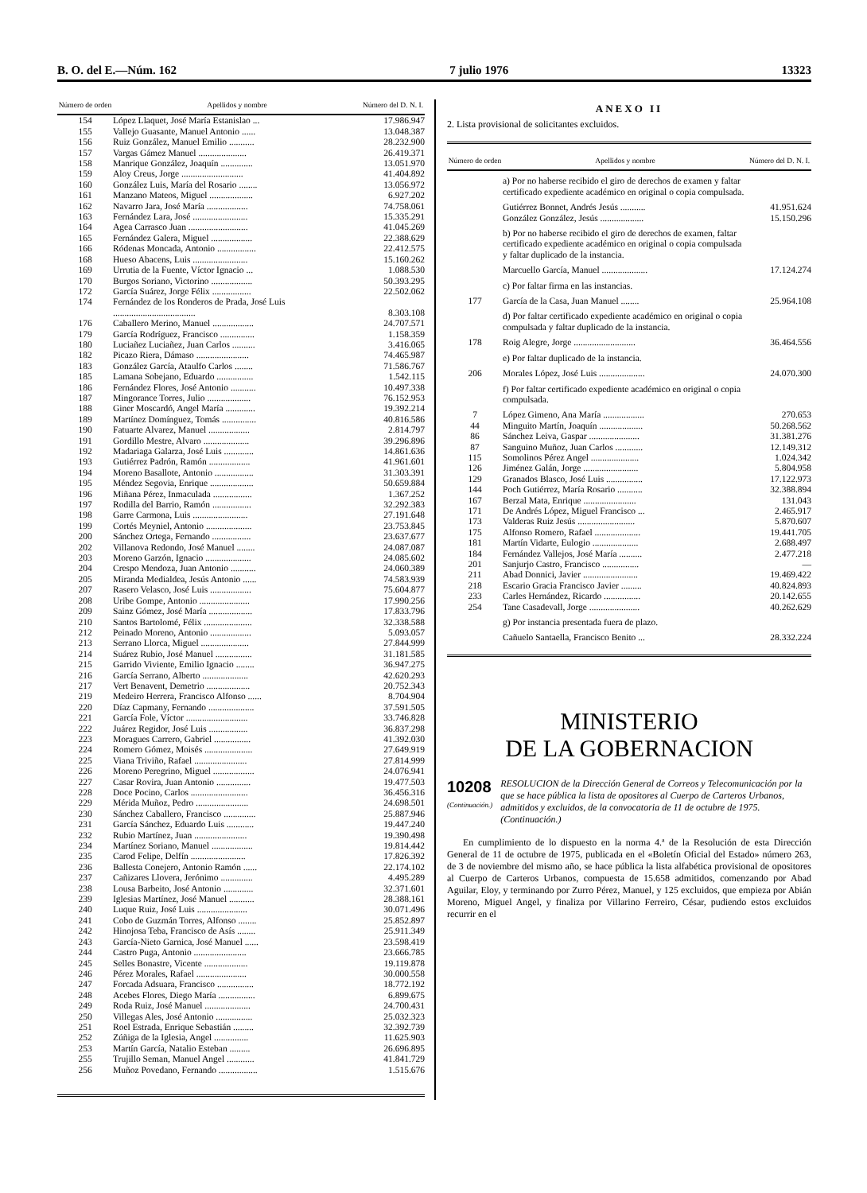B. O. del E.—Núm. 162 7 julio 1976 13323
| Número de orden | Apellidos y nombre | Número del D. N. I. |
| --- | --- | --- |
| 154 | López Llaquet, José María Estanislao ... | 17.986.947 |
| 155 | Vallejo Guasante, Manuel Antonio ...... | 13.048.387 |
| 156 | Ruiz González, Manuel Emilio ........... | 28.232.900 |
| 157 | Vargas Gámez Manuel ..................... | 26.419.371 |
| 158 | Manrique González, Joaquín .............. | 13.051.970 |
| 159 | Aloy Creus, Jorge ........................... | 41.404.892 |
| 160 | González Luis, María del Rosario ........ | 13.056.972 |
| 161 | Manzano Mateos, Miguel ................... | 6.927.202 |
| 162 | Navarro Jara, José María .................. | 74.758.061 |
| 163 | Fernández Lara, José ........................ | 15.335.291 |
| 164 | Agea Carrasco Juan .......................... | 41.045.269 |
| 165 | Fernández Galera, Miguel .................. | 22.388.629 |
| 166 | Ródenas Moncada, Antonio ................. | 22.412.575 |
| 168 | Hueso Abacens, Luis ........................ | 15.160.262 |
| 169 | Urrutia de la Fuente, Víctor Ignacio ... | 1.088.530 |
| 170 | Burgos Soriano, Victorino .................. | 50.393.295 |
| 172 | García Suárez, Jorge Félix ................. | 22.502.062 |
| 174 | Fernández de los Ronderos de Prada, José Luis .................................... | 8.303.108 |
| 176 | Caballero Merino, Manuel .................. | 24.707.571 |
| 179 | García Rodríguez, Francisco ............... | 1.158.359 |
| 180 | Luciañez Luciañez, Juan Carlos .......... | 3.416.065 |
| 182 | Picazo Riera, Dámaso ....................... | 74.465.987 |
| 183 | González García, Ataulfo Carlos ........ | 71.586.767 |
| 185 | Lamana Sobejano, Eduardo ................ | 1.542.115 |
| 186 | Fernández Flores, José Antonio ........... | 10.497.338 |
| 187 | Mingorance Torres, Julio ................... | 76.152.953 |
| 188 | Giner Moscardó, Angel María ............. | 19.392.214 |
| 189 | Martínez Domínguez, Tomás ............... | 40.816.586 |
| 190 | Fatuarte Alvarez, Manuel .................. | 2.814.797 |
| 191 | Gordillo Mestre, Alvaro .................... | 39.296.896 |
| 192 | Madariaga Galarza, José Luis ............. | 14.861.636 |
| 193 | Gutiérrez Padrón, Ramón .................. | 41.961.601 |
| 194 | Moreno Basallote, Antonio ................. | 31.303.391 |
| 195 | Méndez Segovia, Enrique ................... | 50.659.884 |
| 196 | Miñana Pérez, Inmaculada ................. | 1.367.252 |
| 197 | Rodilla del Barrio, Ramón ................. | 32.292.383 |
| 198 | Garre Carmona, Luis ........................ | 27.191.648 |
| 199 | Cortés Meyniel, Antonio .................... | 23.753.845 |
| 200 | Sánchez Ortega, Fernando ................. | 23.637.677 |
| 202 | Villanova Redondo, José Manuel ........ | 24.087.087 |
| 203 | Moreno Garzón, Ignacio .................... | 24.085.602 |
| 204 | Crespo Mendoza, Juan Antonio ........... | 24.060.389 |
| 205 | Miranda Medialdea, Jesús Antonio ...... | 74.583.939 |
| 207 | Rasero Velasco, José Luis .................. | 75.604.877 |
| 208 | Uribe Gompe, Antonio ...................... | 17.990.256 |
| 209 | Sainz Gómez, José María ................... | 17.833.796 |
| 210 | Santos Bartolomé, Félix ..................... | 32.338.588 |
| 212 | Peinado Moreno, Antonio .................. | 5.093.057 |
| 213 | Serrano Llorca, Miguel ..................... | 27.844.999 |
| 214 | Suárez Rubio, José Manuel ................ | 31.181.585 |
| 215 | Garrido Viviente, Emilio Ignacio ........ | 36.947.275 |
| 216 | García Serrano, Alberto .................... | 42.620.293 |
| 217 | Vert Benavent, Demetrio ................... | 20.752.343 |
| 219 | Medeiro Herrera, Francisco Alfonso ...... | 8.704.904 |
| 220 | Díaz Capmany, Fernando .................... | 37.591.505 |
| 221 | García Fole, Víctor ........................... | 33.746.828 |
| 222 | Juárez Regidor, José Luis ................. | 36.837.298 |
| 223 | Moragues Carrero, Gabriel ................ | 41.392.030 |
| 224 | Romero Gómez, Moisés ..................... | 27.649.919 |
| 225 | Viana Triviño, Rafael ....................... | 27.814.999 |
| 226 | Moreno Peregrino, Miguel .................. | 24.076.941 |
| 227 | Casar Rovira, Juan Antonio ............... | 19.477.503 |
| 228 | Doce Pocino, Carlos ......................... | 36.456.316 |
| 229 | Mérida Muñoz, Pedro ....................... | 24.698.501 |
| 230 | Sánchez Caballero, Francisco .............. | 25.887.946 |
| 231 | García Sánchez, Eduardo Luis ............ | 19.447.240 |
| 232 | Rubio Martínez, Juan ....................... | 19.390.498 |
| 234 | Martínez Soriano, Manuel .................. | 19.814.442 |
| 235 | Carod Felipe, Delfín ........................ | 17.826.392 |
| 236 | Ballesta Conejero, Antonio Ramón ...... | 22.174.102 |
| 237 | Cañizares Llovera, Jerónimo .............. | 4.495.289 |
| 238 | Lousa Barbeito, José Antonio ............. | 32.371.601 |
| 239 | Iglesias Martínez, José Manuel ........... | 28.388.161 |
| 240 | Luque Ruiz, José Luis ...................... | 30.071.496 |
| 241 | Cobo de Guzmán Torres, Alfonso ........ | 25.852.897 |
| 242 | Hinojosa Teba, Francisco de Asís ........ | 25.911.349 |
| 243 | García-Nieto Garnica, José Manuel ...... | 23.598.419 |
| 244 | Castro Puga, Antonio ....................... | 23.666.785 |
| 245 | Selles Bonastre, Vicente ................... | 19.119.878 |
| 246 | Pérez Morales, Rafael ...................... | 30.000.558 |
| 247 | Forcada Adsuara, Francisco ................ | 18.772.192 |
| 248 | Acebes Flores, Diego María ................ | 6.899.675 |
| 249 | Roda Ruiz, José Manuel .................... | 24.700.431 |
| 250 | Villegas Ales, José Antonio ................ | 25.032.323 |
| 251 | Roel Estrada, Enrique Sebastián ......... | 32.392.739 |
| 252 | Zúñiga de la Iglesia, Angel ............... | 11.625.903 |
| 253 | Martín García, Natalio Esteban ......... | 26.696.895 |
| 255 | Trujillo Seman, Manuel Angel ............ | 41.841.729 |
| 256 | Muñoz Povedano, Fernando ................. | 1.515.676 |
ANEXO II
2. Lista provisional de solicitantes excluidos.
| Número de orden | Apellidos y nombre | Número del D. N. I. |
| --- | --- | --- |
| | a) Por no haberse recibido el giro de derechos de examen y faltar certificado expediente académico en original o copia compulsada. | |
| | Gutiérrez Bonnet, Andrés Jesús ........... | 41.951.624 |
| | González González, Jesús ................... | 15.150.296 |
| | b) Por no haberse recibido el giro de derechos de examen, faltar certificado expediente académico en original o copia compulsada y faltar duplicado de la instancia. | |
| | Marcuello García, Manuel .................... | 17.124.274 |
| | c) Por faltar firma en las instancias. | |
| 177 | García de la Casa, Juan Manuel ........ | 25.964.108 |
| | d) Por faltar certificado expediente académico en original o copia compulsada y faltar duplicado de la instancia. | |
| 178 | Roig Alegre, Jorge ........................... | 36.464.556 |
| | e) Por faltar duplicado de la instancia. | |
| 206 | Morales López, José Luis .................... | 24.070.300 |
| | f) Por faltar certificado expediente académico en original o copia compulsada. | |
| 7 | López Gimeno, Ana María .................. | 270.653 |
| 44 | Minguito Martín, Joaquín ................... | 50.268.562 |
| 86 | Sánchez Leiva, Gaspar ...................... | 31.381.276 |
| 87 | Sanguino Muñoz, Juan Carlos ............ | 12.149.312 |
| 115 | Somolinos Pérez Angel ..................... | 1.024.342 |
| 126 | Jiménez Galán, Jorge ........................ | 5.804.958 |
| 129 | Granados Blasco, José Luis ................ | 17.122.973 |
| 144 | Poch Gutiérrez, María Rosario ........... | 32.388.894 |
| 167 | Berzal Mata, Enrique ....................... | 131.043 |
| 171 | De Andrés López, Miguel Francisco ... | 2.465.917 |
| 173 | Valderas Ruiz Jesús ......................... | 5.870.607 |
| 175 | Alfonso Romero, Rafael .................... | 19.441.705 |
| 181 | Martín Vidarte, Eulogio .................... | 2.688.497 |
| 184 | Fernández Vallejos, José María .......... | 2.477.218 |
| 201 | Sanjurjo Castro, Francisco ................ | — |
| 211 | Abad Donnici, Javier ........................ | 19.469.422 |
| 218 | Escario Gracia Francisco Javier ......... | 40.824.893 |
| 233 | Carles Hernández, Ricardo ................ | 20.142.655 |
| 254 | Tane Casadevall, Jorge ...................... | 40.262.629 |
| | g) Por instancia presentada fuera de plazo. | |
| | Cañuelo Santaella, Francisco Benito ... | 28.332.224 |
MINISTERIO
DE LA GOBERNACION
10208
(Continuación.)
RESOLUCION de la Dirección General de Correos y Telecomunicación por la que se hace pública la lista de opositores al Cuerpo de Carteros Urbanos, admitidos y excluidos, de la convocatoria de 11 de octubre de 1975. (Continuación.)
En cumplimiento de lo dispuesto en la norma 4.ª de la Resolución de esta Dirección General de 11 de octubre de 1975, publicada en el «Boletín Oficial del Estado» número 263, de 3 de noviembre del mismo año, se hace pública la lista alfabética provisional de opositores al Cuerpo de Carteros Urbanos, compuesta de 15.658 admitidos, comenzando por Abad Aguilar, Eloy, y terminando por Zurro Pérez, Manuel, y 125 excluidos, que empieza por Abián Moreno, Miguel Angel, y finaliza por Villarino Ferreiro, César, pudiendo estos excluidos recurrir en el